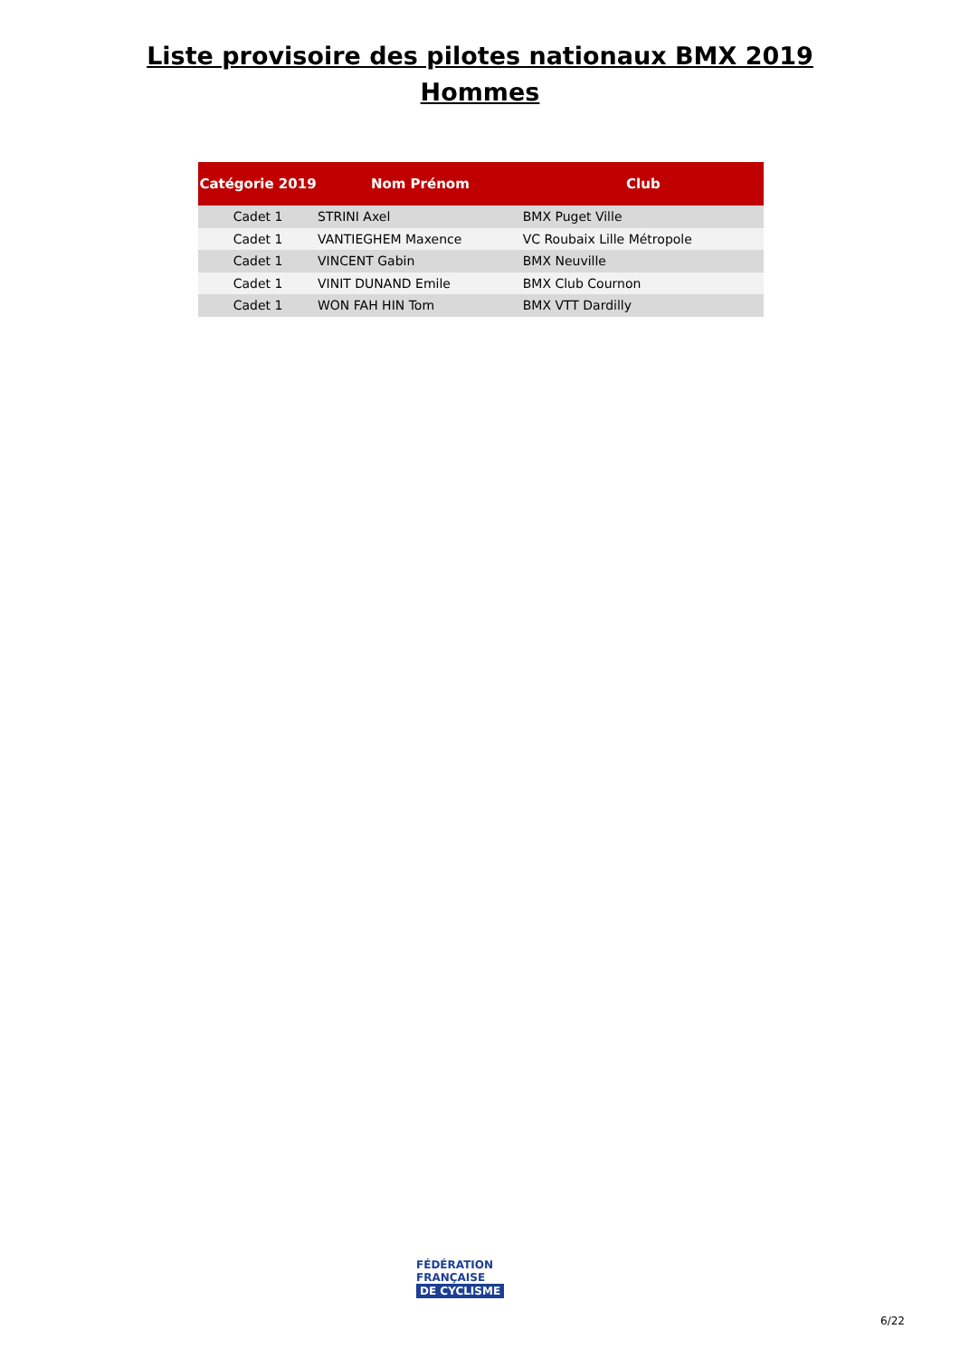Liste provisoire des pilotes nationaux BMX 2019
Hommes
| Catégorie 2019 | Nom Prénom | Club |
| --- | --- | --- |
| Cadet 1 | STRINI Axel | BMX Puget Ville |
| Cadet 1 | VANTIEGHEM Maxence | VC Roubaix Lille Métropole |
| Cadet 1 | VINCENT Gabin | BMX Neuville |
| Cadet 1 | VINIT DUNAND Emile | BMX Club Cournon |
| Cadet 1 | WON FAH HIN Tom | BMX VTT Dardilly |
FÉDÉRATION
FRANÇAISE
DE CYCLISME
6/22